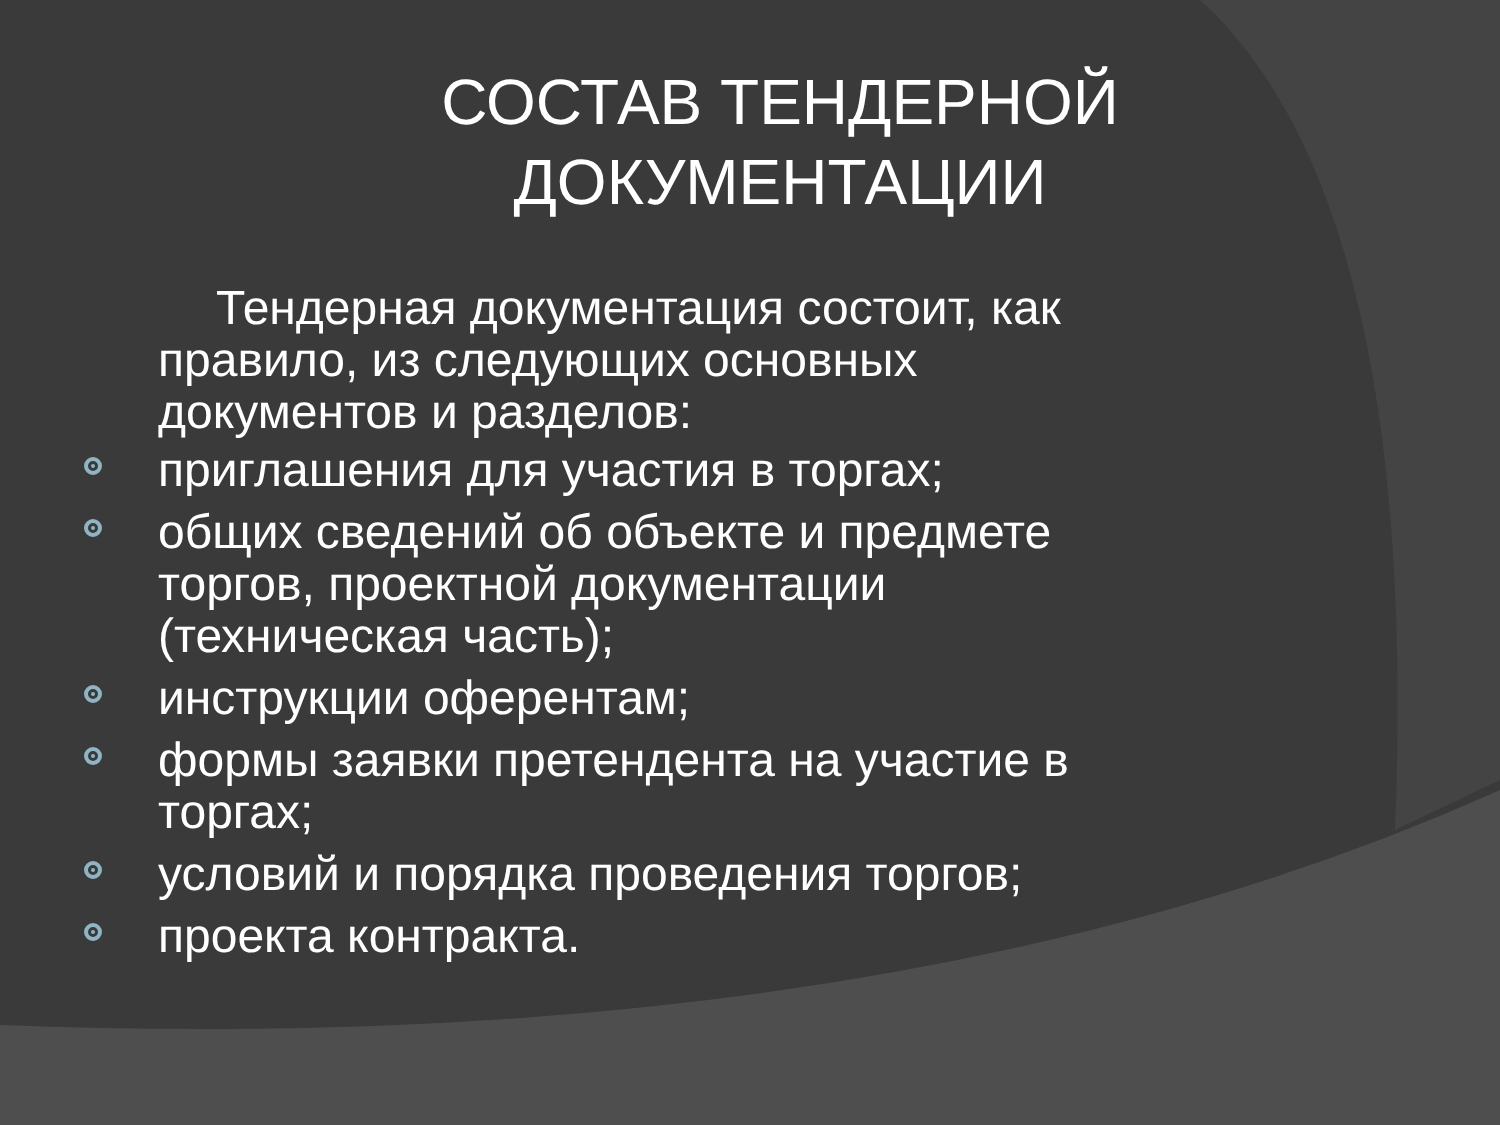СОСТАВ ТЕНДЕРНОЙ ДОКУМЕНТАЦИИ
Тендерная документация состоит, как правило, из следующих основных документов и разделов:
приглашения для участия в торгах;
общих сведений об объекте и предмете торгов, проектной документации (техническая часть);
инструкции оферентам;
формы заявки претендента на участие в торгах;
условий и порядка проведения торгов;
проекта контракта.